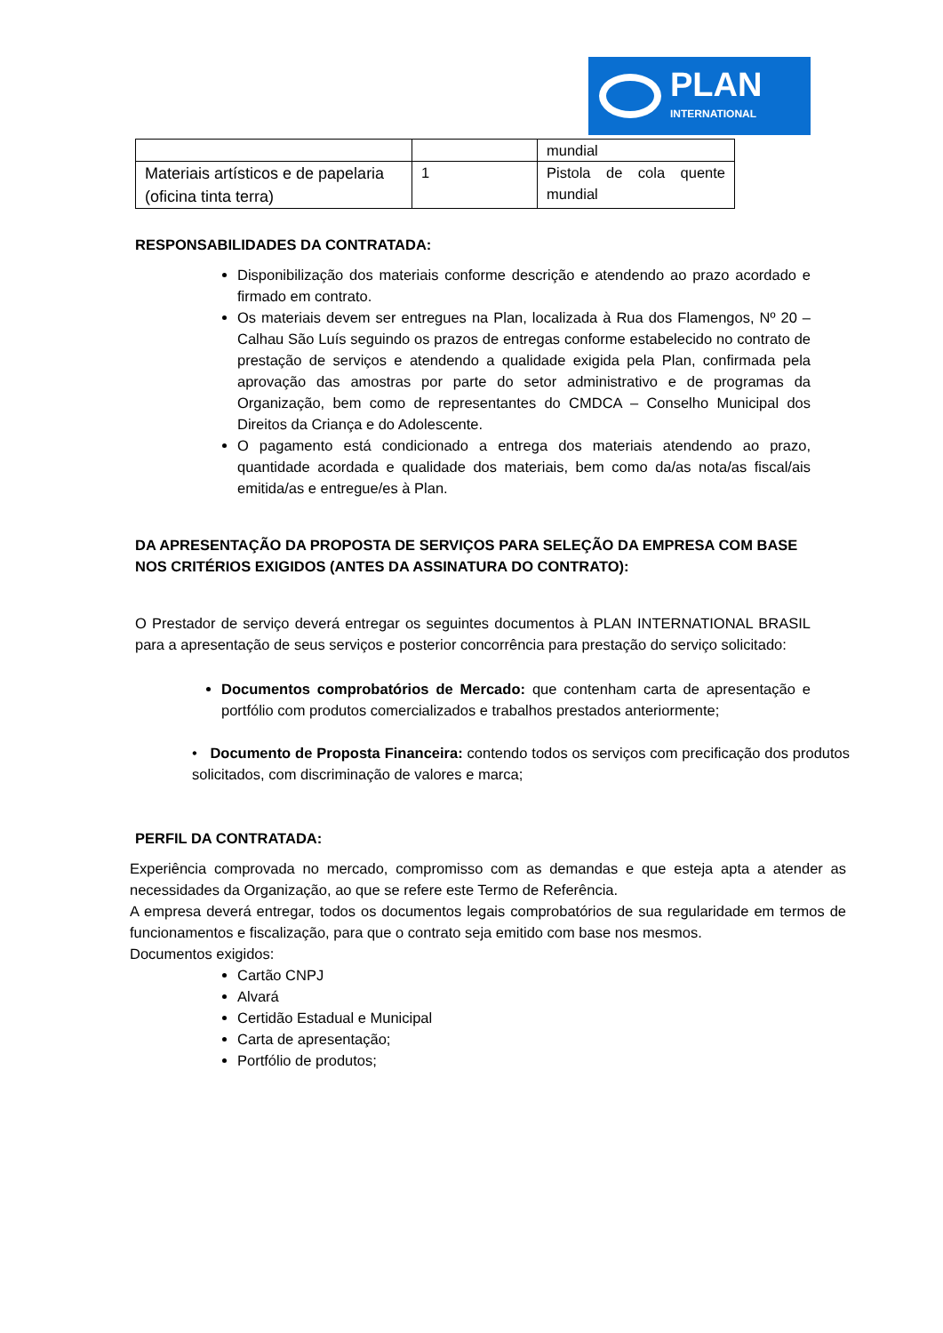PLAN
INTERNATIONAL
| | | mundial |
| Materiais artísticos e de papelaria (oficina tinta terra) | 1 | Pistola de cola quente mundial |
RESPONSABILIDADES DA CONTRATADA:
Disponibilização dos materiais conforme descrição e atendendo ao prazo acordado e firmado em contrato.
Os materiais devem ser entregues na Plan, localizada à Rua dos Flamengos, Nº 20 – Calhau São Luís seguindo os prazos de entregas conforme estabelecido no contrato de prestação de serviços e atendendo a qualidade exigida pela Plan, confirmada pela aprovação das amostras por parte do setor administrativo e de programas da Organização, bem como de representantes do CMDCA – Conselho Municipal dos Direitos da Criança e do Adolescente.
O pagamento está condicionado a entrega dos materiais atendendo ao prazo, quantidade acordada e qualidade dos materiais, bem como da/as nota/as fiscal/ais emitida/as e entregue/es à Plan.
DA APRESENTAÇÃO DA PROPOSTA DE SERVIÇOS PARA SELEÇÃO DA EMPRESA COM BASE NOS CRITÉRIOS EXIGIDOS (ANTES DA ASSINATURA DO CONTRATO):
O Prestador de serviço deverá entregar os seguintes documentos à PLAN INTERNATIONAL BRASIL para a apresentação de seus serviços e posterior concorrência para prestação do serviço solicitado:
Documentos comprobatórios de Mercado: que contenham carta de apresentação e portfólio com produtos comercializados e trabalhos prestados anteriormente;
• Documento de Proposta Financeira: contendo todos os serviços com precificação dos produtos solicitados, com discriminação de valores e marca;
PERFIL DA CONTRATADA:
Experiência comprovada no mercado, compromisso com as demandas e que esteja apta a atender as necessidades da Organização, ao que se refere este Termo de Referência.
A empresa deverá entregar, todos os documentos legais comprobatórios de sua regularidade em termos de funcionamentos e fiscalização, para que o contrato seja emitido com base nos mesmos.
Documentos exigidos:
Cartão CNPJ
Alvará
Certidão Estadual e Municipal
Carta de apresentação;
Portfólio de produtos;